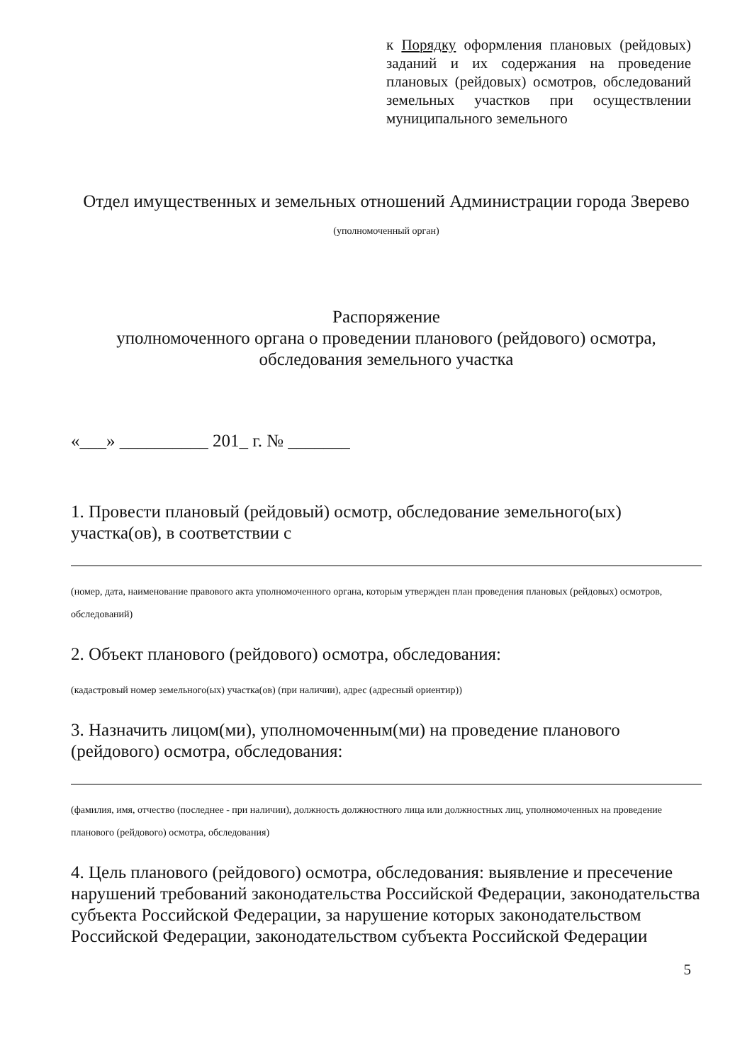к Порядку оформления плановых (рейдовых) заданий и их содержания на проведение плановых (рейдовых) осмотров, обследований земельных участков при осуществлении муниципального земельного
Отдел имущественных и земельных отношений Администрации города Зверево
(уполномоченный орган)
Распоряжение
уполномоченного органа о проведении планового (рейдового) осмотра, обследования земельного участка
«___» __________ 201_ г. № _______
1. Провести плановый (рейдовый) осмотр, обследование земельного(ых) участка(ов), в соответствии с
(номер, дата, наименование правового акта уполномоченного органа, которым утвержден план проведения плановых (рейдовых) осмотров, обследований)
2. Объект планового (рейдового) осмотра, обследования:
(кадастровый номер земельного(ых) участка(ов) (при наличии), адрес (адресный ориентир))
3. Назначить лицом(ми), уполномоченным(ми) на проведение планового (рейдового) осмотра, обследования:
(фамилия, имя, отчество (последнее - при наличии), должность должностного лица или должностных лиц, уполномоченных на проведение планового (рейдового) осмотра, обследования)
4. Цель планового (рейдового) осмотра, обследования: выявление и пресечение нарушений требований законодательства Российской Федерации, законодательства субъекта Российской Федерации, за нарушение которых законодательством Российской Федерации, законодательством субъекта Российской Федерации
5